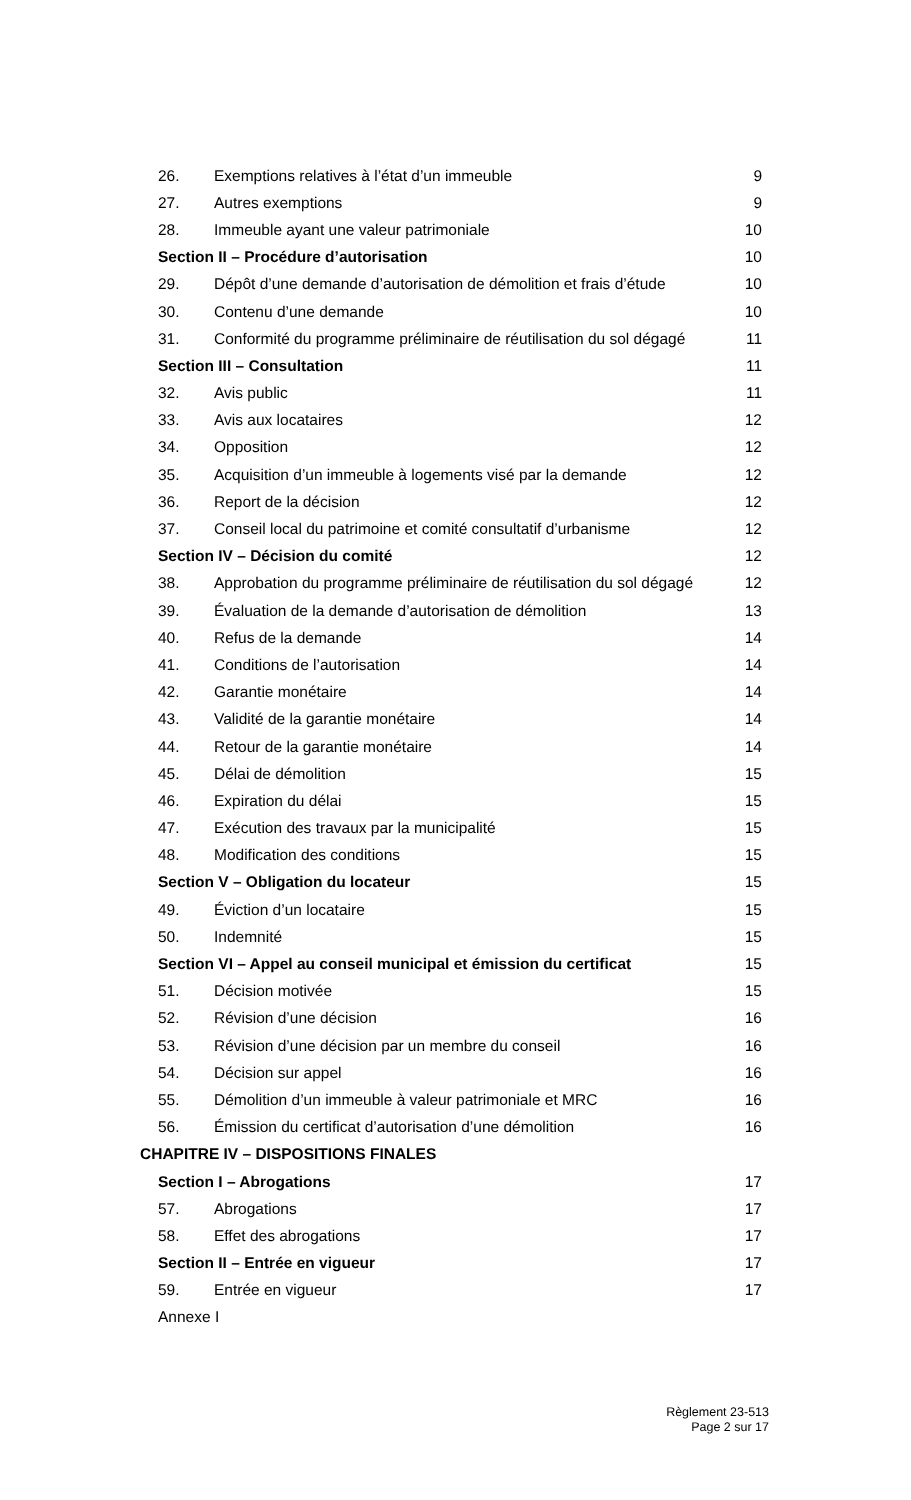26. Exemptions relatives à l’état d’un immeuble 9
27. Autres exemptions 9
28. Immeuble ayant une valeur patrimoniale 10
Section II – Procédure d’autorisation 10
29. Dépôt d’une demande d’autorisation de démolition et frais d’étude 10
30. Contenu d’une demande 10
31. Conformité du programme préliminaire de réutilisation du sol dégagé 11
Section III – Consultation 11
32. Avis public 11
33. Avis aux locataires 12
34. Opposition 12
35. Acquisition d’un immeuble à logements visé par la demande 12
36. Report de la décision 12
37. Conseil local du patrimoine et comité consultatif d’urbanisme 12
Section IV – Décision du comité 12
38. Approbation du programme préliminaire de réutilisation du sol dégagé 12
39. Évaluation de la demande d’autorisation de démolition 13
40. Refus de la demande 14
41. Conditions de l’autorisation 14
42. Garantie monétaire 14
43. Validité de la garantie monétaire 14
44. Retour de la garantie monétaire 14
45. Délai de démolition 15
46. Expiration du délai 15
47. Exécution des travaux par la municipalité 15
48. Modification des conditions 15
Section V – Obligation du locateur 15
49. Éviction d’un locataire 15
50. Indemnité 15
Section VI – Appel au conseil municipal et émission du certificat 15
51. Décision motivée 15
52. Révision d’une décision 16
53. Révision d’une décision par un membre du conseil 16
54. Décision sur appel 16
55. Démolition d’un immeuble à valeur patrimoniale et MRC 16
56. Émission du certificat d’autorisation d’une démolition 16
CHAPITRE IV – DISPOSITIONS FINALES
Section I – Abrogations 17
57. Abrogations 17
58. Effet des abrogations 17
Section II – Entrée en vigueur 17
59. Entrée en vigueur 17
Annexe I
Règlement 23-513
Page 2 sur 17